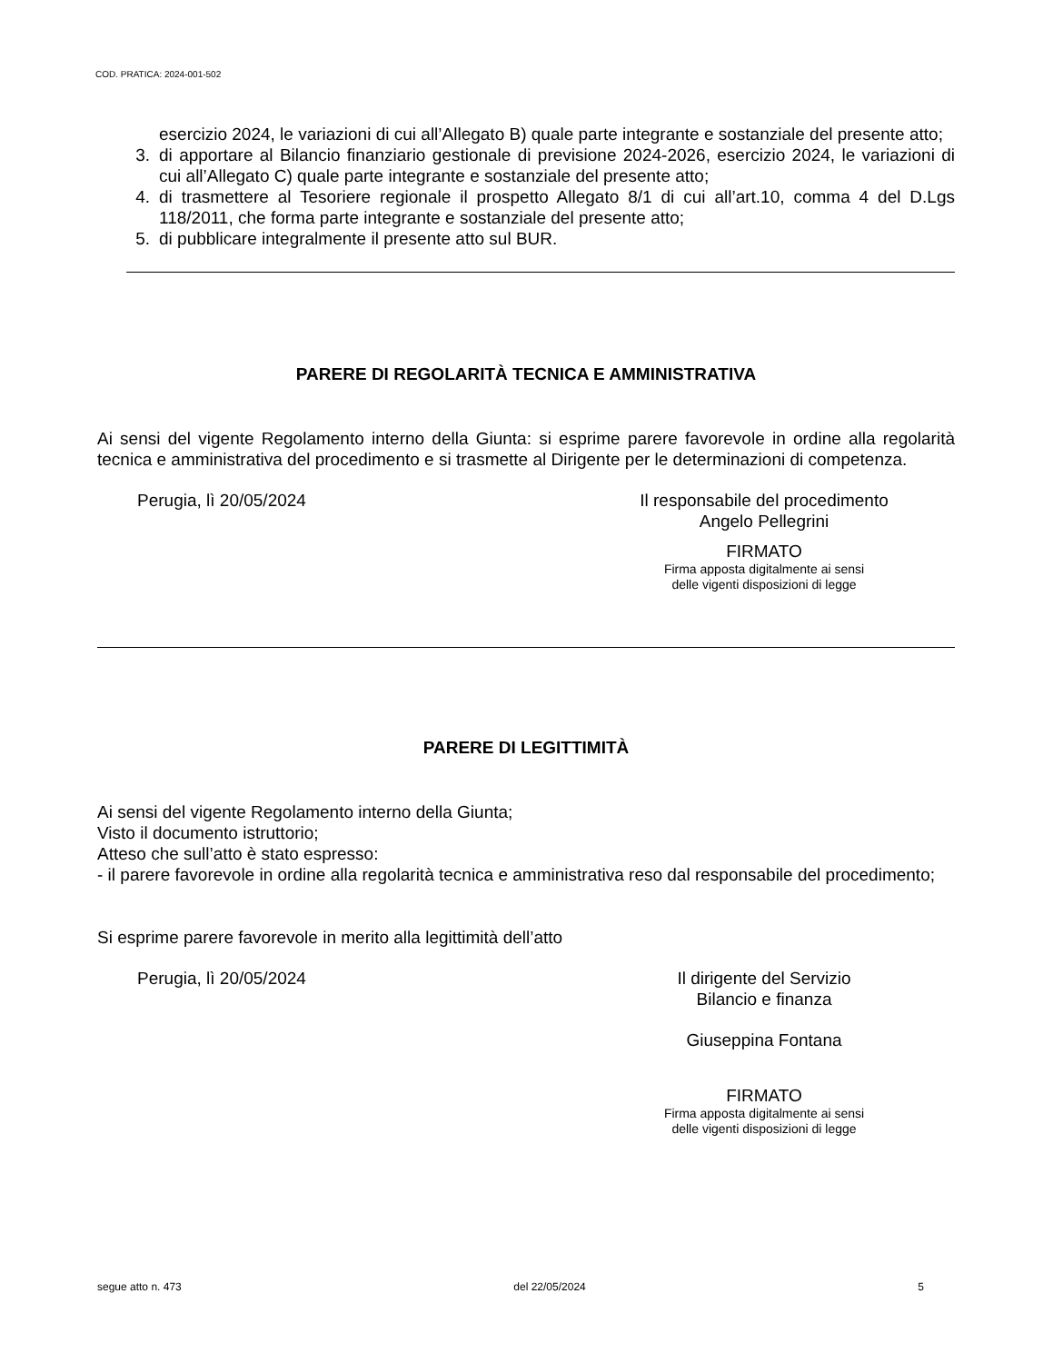COD. PRATICA: 2024-001-502
esercizio 2024, le variazioni di cui all’Allegato B) quale parte integrante e sostanziale del presente atto;
3. di apportare al Bilancio finanziario gestionale di previsione 2024-2026, esercizio 2024, le variazioni di cui all’Allegato C) quale parte integrante e sostanziale del presente atto;
4. di trasmettere al Tesoriere regionale il prospetto Allegato 8/1 di cui all’art.10, comma 4 del D.Lgs 118/2011, che forma parte integrante e sostanziale del presente atto;
5. di pubblicare integralmente il presente atto sul BUR.
PARERE DI REGOLARITÀ TECNICA E AMMINISTRATIVA
Ai sensi del vigente Regolamento interno della Giunta: si esprime parere favorevole in ordine alla regolarità tecnica e amministrativa del procedimento e si trasmette al Dirigente per le determinazioni di competenza.
Perugia, lì 20/05/2024 Il responsabile del procedimento
Angelo Pellegrini
FIRMATO
Firma apposta digitalmente ai sensi
delle vigenti disposizioni di legge
PARERE DI LEGITTIMITÀ
Ai sensi del vigente Regolamento interno della Giunta;
Visto il documento istruttorio;
Atteso che sull’atto è stato espresso:
- il parere favorevole in ordine alla regolarità tecnica e amministrativa reso dal responsabile del procedimento;
Si esprime parere favorevole in merito alla legittimità dell’atto
Perugia, lì 20/05/2024 Il dirigente del Servizio
Bilancio e finanza
Giuseppina Fontana
FIRMATO
Firma apposta digitalmente ai sensi
delle vigenti disposizioni di legge
segue atto n. 473 del 22/05/2024 5